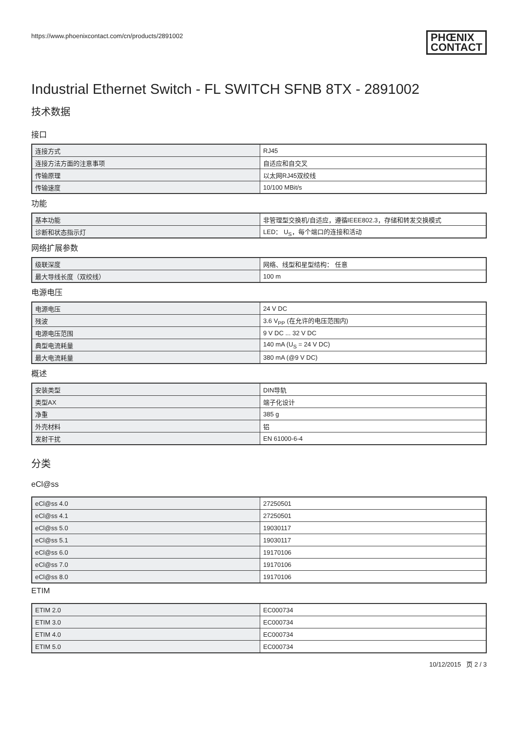https://www.phoenixcontact.com/cn/products/2891002 PHŒNIX
CONTACT
Industrial Ethernet Switch - FL SWITCH SFNB 8TX - 2891002
技术数据
接口
| 连接方式 | RJ45 |
| 连接方法方面的注意事项 | 自适应和自交叉 |
| 传输原理 | 以太网RJ45双绞线 |
| 传输速度 | 10/100 MBit/s |
功能
| 基本功能 | 非管理型交换机/自适应，遵循IEEE802.3，存储和转发交换模式 |
| 诊断和状态指示灯 | LED： U<sub>S</sub>，每个端口的连接和活动 |
网络扩展参数
| 级联深度 | 网络、线型和星型结构： 任意 |
| 最大导线长度（双绞线） | 100 m |
电源电压
| 电源电压 | 24 V DC |
| 残波 | 3.6 V<sub>PP</sub> (在允许的电压范围内) |
| 电源电压范围 | 9 V DC ... 32 V DC |
| 典型电流耗量 | 140 mA (U<sub>S</sub> = 24 V DC) |
| 最大电流耗量 | 380 mA (@9 V DC) |
概述
| 安装类型 | DIN导轨 |
| 类型AX | 端子化设计 |
| 净重 | 385 g |
| 外壳材料 | 铝 |
| 发射干扰 | EN 61000-6-4 |
分类
eCl@ss
| eCl@ss 4.0 | 27250501 |
| eCl@ss 4.1 | 27250501 |
| eCl@ss 5.0 | 19030117 |
| eCl@ss 5.1 | 19030117 |
| eCl@ss 6.0 | 19170106 |
| eCl@ss 7.0 | 19170106 |
| eCl@ss 8.0 | 19170106 |
ETIM
| ETIM 2.0 | EC000734 |
| ETIM 3.0 | EC000734 |
| ETIM 4.0 | EC000734 |
| ETIM 5.0 | EC000734 |
10/12/2015 页 2 / 3